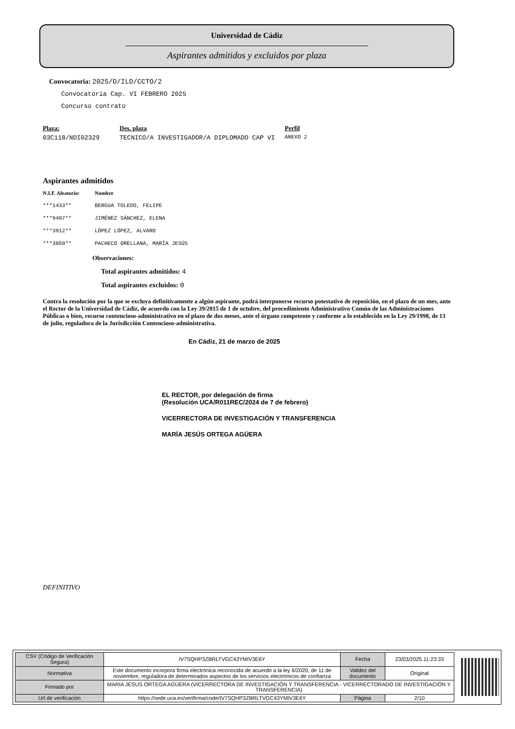Universidad de Cádiz
Aspirantes admitidos y excluidos por plaza
Convocatoria: 2025/D/ILD/CCTO/2
Convocatoria Cap. VI FEBRERO 2025
Concurso contrato
| Plaza: | Des. plaza | Perfil |
| --- | --- | --- |
| 03C118/NDI02329 | TECNICO/A INVESTIGADOR/A DIPLOMADO CAP VI | ANEXO 2 |
Aspirantes admitidos
| N.I.F. Aleatorio: | Nombre |
| --- | --- |
| ***1433** | BERGUA TOLEDO, FELIPE |
| ***9497** | JIMÉNEZ SÁNCHEZ, ELENA |
| ***3912** | LÓPEZ LÓPEZ, ALVARO |
| ***3859** | PACHECO ORELLANA, MARÍA JESÚS |
Observaciones:
Total aspirantes admitidos: 4
Total aspirantes excluidos: 0
Contra la resolución por la que se excluya definitivamente a algún aspirante, podrá interponerse recurso potestativo de reposición, en el plazo de un mes, ante el Rector de la Universidad de Cádiz, de acuerdo con la Ley 39/2015 de 1 de octubre, del procedimiento Administrativo Común de las Administraciones Públicas o bien, recurso contencioso-administrativo en el plazo de dos meses, ante el órgano competente y conforme a lo establecido en la Ley 29/1998, de 13 de julio, reguladora de la Jurisdicción Contencioso-administrativa.
En Cádiz, 21 de marzo de 2025
EL RECTOR, por delegación de firma
(Resolución UCA/R011REC/2024 de 7 de febrero)
VICERRECTORA DE INVESTIGACIÓN Y TRANSFERENCIA
MARÍA JESÚS ORTEGA AGÜERA
DEFINITIVO
| CSV (Código de Verificación Segura) | IV7SQHP3ZBRLTVGC43YMIV3E6Y | Fecha | 23/03/2025 11:23:33 |
| Normativa | Este documento incorpora firma electrónica reconocida de acuerdo a la ley 6/2020, de 11 de noviembre, reguladora de determinados aspectos de los servicios electrónicos de confianza | Validez del documento | Original |
| Firmado por | MARIA JESUS ORTEGA AGÜERA (VICERRECTORA DE INVESTIGACIÓN Y TRANSFERENCIA - VICERRECTORADO DE INVESTIGACIÓN Y TRANSFERENCIA) | | |
| Url de verificación | https://sede.uca.es/verifirma/code/IV7SQHP3ZBRLTVGC43YMIV3E6Y | Página | 2/10 |